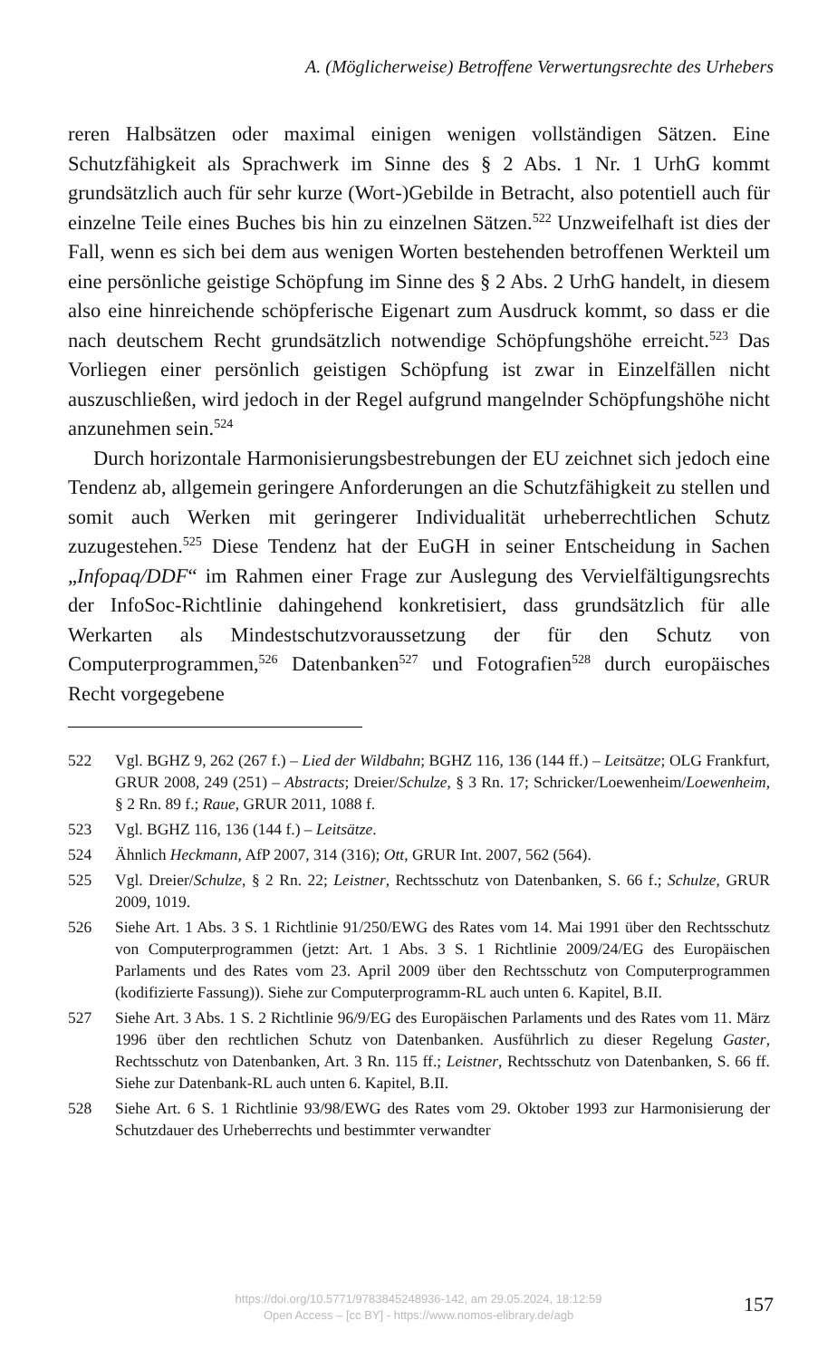A. (Möglicherweise) Betroffene Verwertungsrechte des Urhebers
reren Halbsätzen oder maximal einigen wenigen vollständigen Sätzen. Eine Schutzfähigkeit als Sprachwerk im Sinne des § 2 Abs. 1 Nr. 1 UrhG kommt grundsätzlich auch für sehr kurze (Wort-)Gebilde in Betracht, also potentiell auch für einzelne Teile eines Buches bis hin zu einzelnen Sätzen.<sup>522</sup> Unzweifelhaft ist dies der Fall, wenn es sich bei dem aus wenigen Worten bestehenden betroffenen Werkteil um eine persönliche geistige Schöpfung im Sinne des § 2 Abs. 2 UrhG handelt, in diesem also eine hinreichende schöpferische Eigenart zum Ausdruck kommt, so dass er die nach deutschem Recht grundsätzlich notwendige Schöpfungshöhe erreicht.<sup>523</sup> Das Vorliegen einer persönlich geistigen Schöpfung ist zwar in Einzelfällen nicht auszuschließen, wird jedoch in der Regel aufgrund mangelnder Schöpfungshöhe nicht anzunehmen sein.<sup>524</sup>
Durch horizontale Harmonisierungsbestrebungen der EU zeichnet sich jedoch eine Tendenz ab, allgemein geringere Anforderungen an die Schutzfähigkeit zu stellen und somit auch Werken mit geringerer Individualität urheberrechtlichen Schutz zuzugestehen.<sup>525</sup> Diese Tendenz hat der EuGH in seiner Entscheidung in Sachen „Infopaq/DDF“ im Rahmen einer Frage zur Auslegung des Vervielfältigungsrechts der InfoSoc-Richtlinie dahingehend konkretisiert, dass grundsätzlich für alle Werkarten als Mindestschutzvoraussetzung der für den Schutz von Computerprogrammen,<sup>526</sup> Datenbanken<sup>527</sup> und Fotografien<sup>528</sup> durch europäisches Recht vorgegebene
522 Vgl. BGHZ 9, 262 (267 f.) – Lied der Wildbahn; BGHZ 116, 136 (144 ff.) – Leitsätze; OLG Frankfurt, GRUR 2008, 249 (251) – Abstracts; Dreier/Schulze, § 3 Rn. 17; Schricker/Loewenheim/Loewenheim, § 2 Rn. 89 f.; Raue, GRUR 2011, 1088 f.
523 Vgl. BGHZ 116, 136 (144 f.) – Leitsätze.
524 Ähnlich Heckmann, AfP 2007, 314 (316); Ott, GRUR Int. 2007, 562 (564).
525 Vgl. Dreier/Schulze, § 2 Rn. 22; Leistner, Rechtsschutz von Datenbanken, S. 66 f.; Schulze, GRUR 2009, 1019.
526 Siehe Art. 1 Abs. 3 S. 1 Richtlinie 91/250/EWG des Rates vom 14. Mai 1991 über den Rechtsschutz von Computerprogrammen (jetzt: Art. 1 Abs. 3 S. 1 Richtlinie 2009/24/EG des Europäischen Parlaments und des Rates vom 23. April 2009 über den Rechtsschutz von Computerprogrammen (kodifizierte Fassung)). Siehe zur Computerprogramm-RL auch unten 6. Kapitel, B.II.
527 Siehe Art. 3 Abs. 1 S. 2 Richtlinie 96/9/EG des Europäischen Parlaments und des Rates vom 11. März 1996 über den rechtlichen Schutz von Datenbanken. Ausführlich zu dieser Regelung Gaster, Rechtsschutz von Datenbanken, Art. 3 Rn. 115 ff.; Leistner, Rechtsschutz von Datenbanken, S. 66 ff. Siehe zur Datenbank-RL auch unten 6. Kapitel, B.II.
528 Siehe Art. 6 S. 1 Richtlinie 93/98/EWG des Rates vom 29. Oktober 1993 zur Harmonisierung der Schutzdauer des Urheberrechts und bestimmter verwandter
https://doi.org/10.5771/9783845248936-142, am 29.05.2024, 18:12:59
Open Access – [cc BY] - https://www.nomos-elibrary.de/agb
157